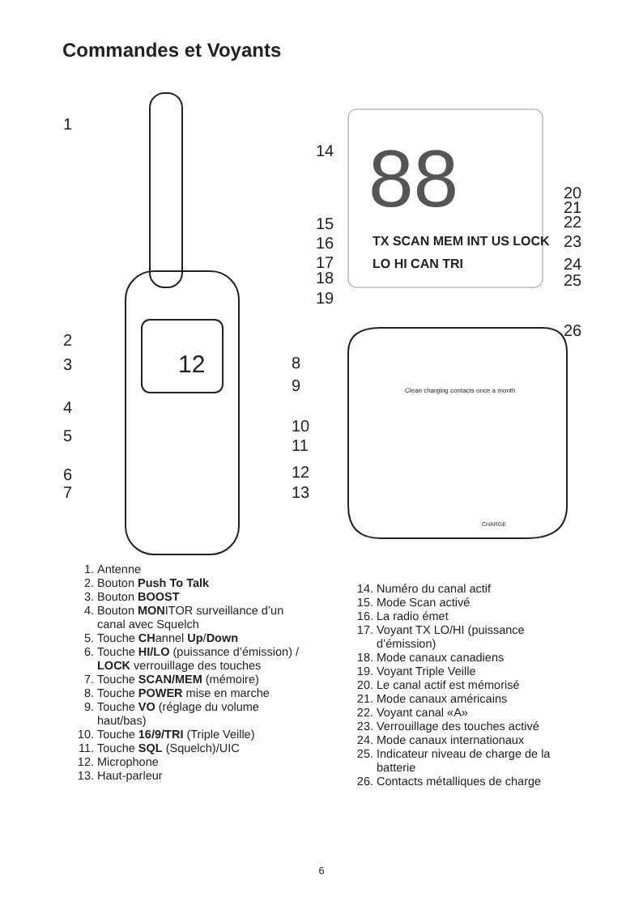Commandes et Voyants
12
88
TX SCAN MEM INT US LOCK
LO HI CAN TRI
Clean charging contacts once a month
1
2
3
4
5
6
7
8
9
10
11
12
13
14
15
16
17
18
19
20
21
22
23
24
25
26
CHARGE
1. Antenne
2. Bouton Push To Talk
3. Bouton BOOST
4. Bouton MONITOR surveillance d’un canal avec Squelch
5. Touche CHannel Up/Down
6. Touche HI/LO (puissance d’émission) / LOCK verrouillage des touches
7. Touche SCAN/MEM (mémoire)
8. Touche POWER mise en marche
9. Touche VO (réglage du volume haut/bas)
10. Touche 16/9/TRI (Triple Veille)
11. Touche SQL (Squelch)/UIC
12. Microphone
13. Haut-parleur
14. Numéro du canal actif
15. Mode Scan activé
16. La radio émet
17. Voyant TX LO/HI (puissance d’émission)
18. Mode canaux canadiens
19. Voyant Triple Veille
20. Le canal actif est mémorisé
21. Mode canaux américains
22. Voyant canal «A»
23. Verrouillage des touches activé
24. Mode canaux internationaux
25. Indicateur niveau de charge de la batterie
26. Contacts métalliques de charge
6